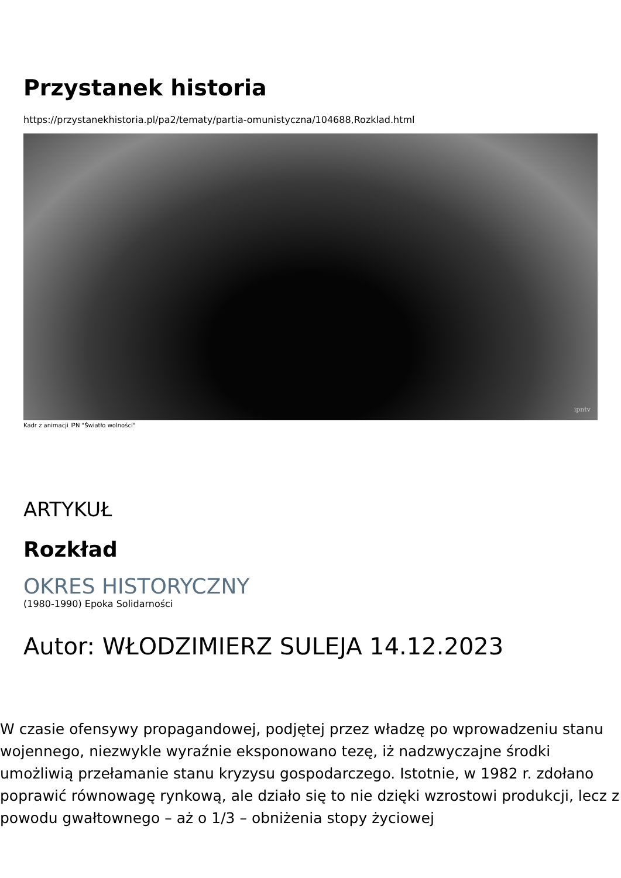Przystanek historia
https://przystanekhistoria.pl/pa2/tematy/partia-omunistyczna/104688,Rozklad.html
ipntv
Kadr z animacji IPN "Światło wolności"
ARTYKUŁ
Rozkład
OKRES HISTORYCZNY
(1980-1990) Epoka Solidarności
Autor: WŁODZIMIERZ SULEJA 14.12.2023
W czasie ofensywy propagandowej, podjętej przez władzę po wprowadzeniu stanu wojennego, niezwykle wyraźnie eksponowano tezę, iż nadzwyczajne środki umożliwią przełamanie stanu kryzysu gospodarczego. Istotnie, w 1982 r. zdołano poprawić równowagę rynkową, ale działo się to nie dzięki wzrostowi produkcji, lecz z powodu gwałtownego – aż o 1/3 – obniżenia stopy życiowej